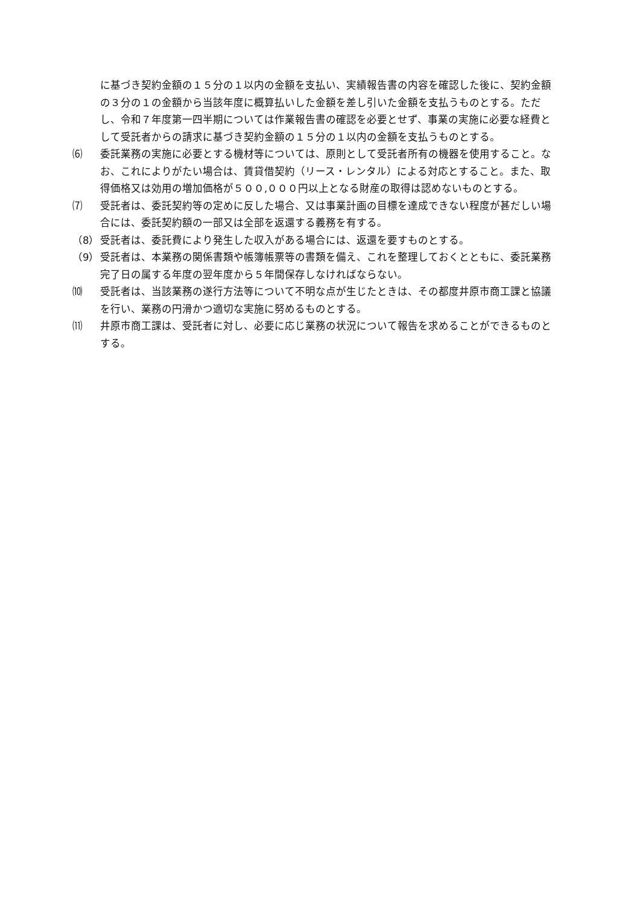に基づき契約金額の１５分の１以内の金額を支払い、実績報告書の内容を確認した後に、契約金額の３分の１の金額から当該年度に概算払いした金額を差し引いた金額を支払うものとする。ただし、令和７年度第一四半期については作業報告書の確認を必要とせず、事業の実施に必要な経費として受託者からの請求に基づき契約金額の１５分の１以内の金額を支払うものとする。
⑹ 委託業務の実施に必要とする機材等については、原則として受託者所有の機器を使用すること。なお、これによりがたい場合は、賃貸借契約（リース・レンタル）による対応とすること。また、取得価格又は効用の増加価格が５００,０００円以上となる財産の取得は認めないものとする。
⑺ 受託者は、委託契約等の定めに反した場合、又は事業計画の目標を達成できない程度が甚だしい場合には、委託契約額の一部又は全部を返還する義務を有する。
（8） 受託者は、委託費により発生した収入がある場合には、返還を要すものとする。
（9） 受託者は、本業務の関係書類や帳簿帳票等の書類を備え、これを整理しておくとともに、委託業務完了日の属する年度の翌年度から５年間保存しなければならない。
⑽ 受託者は、当該業務の遂行方法等について不明な点が生じたときは、その都度井原市商工課と協議を行い、業務の円滑かつ適切な実施に努めるものとする。
⑾ 井原市商工課は、受託者に対し、必要に応じ業務の状況について報告を求めることができるものとする。